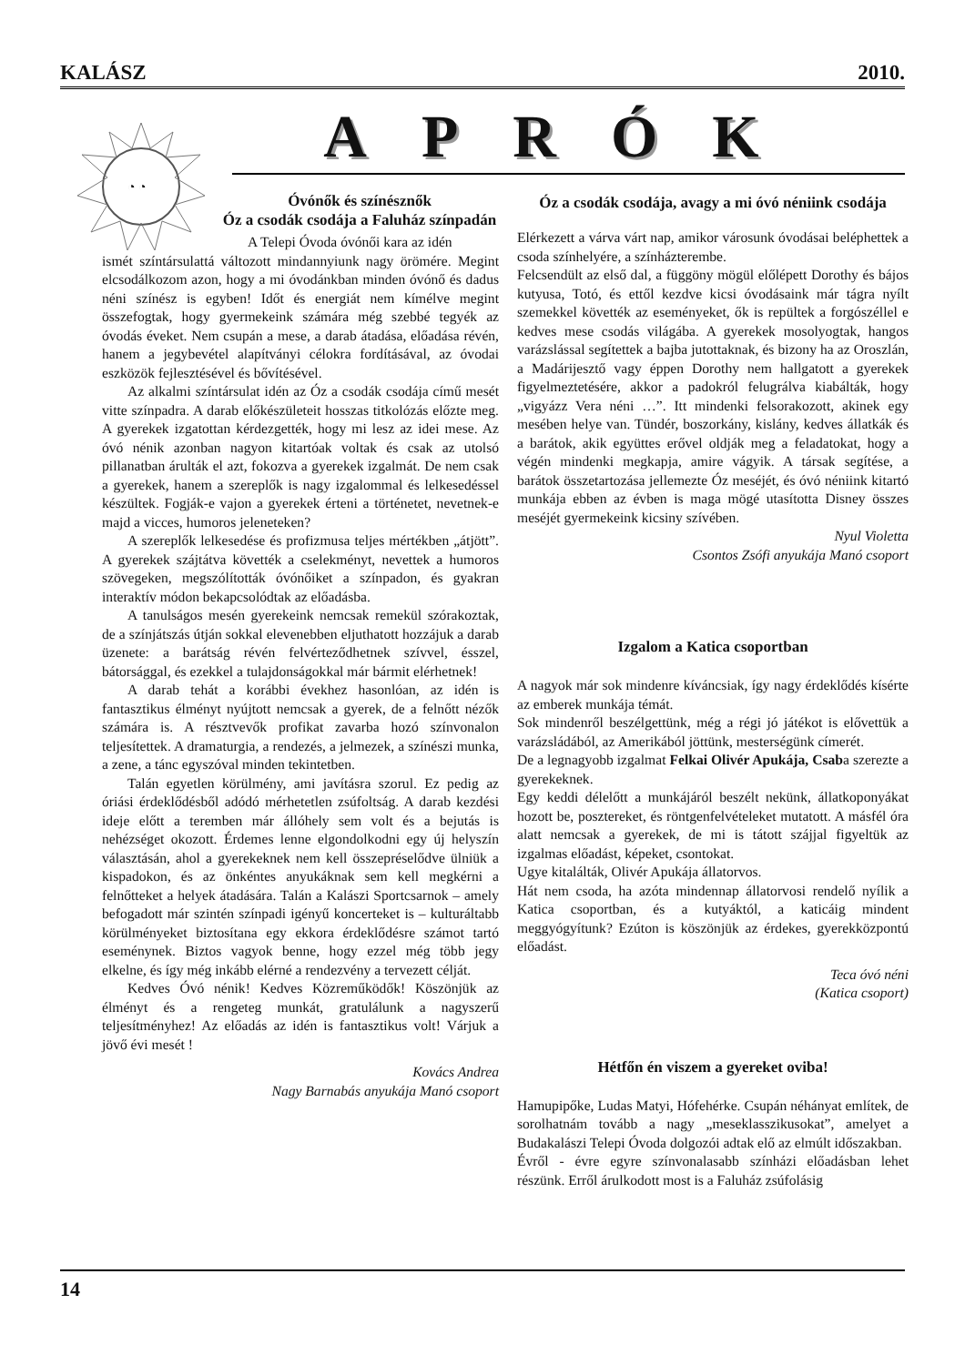KALÁSZ 2010.
◔ ◔
APRÓK
Óvónők és színésznők
Óz a csodák csodája a Faluház színpadán
A Telepi Óvoda óvónői kara az idén
ismét színtársulattá változott mindannyiunk nagy örömére. Megint elcsodálkozom azon, hogy a mi óvodánkban minden óvónő és dadus néni színész is egyben! Időt és energiát nem kímélve megint összefogtak, hogy gyermekeink számára még szebbé tegyék az óvodás éveket. Nem csupán a mese, a darab átadása, előadása révén, hanem a jegybevétel alapítványi célokra fordításával, az óvodai eszközök fejlesztésével és bővítésével.
Az alkalmi színtársulat idén az Óz a csodák csodája című mesét vitte színpadra. A darab előkészületeit hosszas titkolózás előzte meg. A gyerekek izgatottan kérdezgették, hogy mi lesz az idei mese. Az óvó nénik azonban nagyon kitartóak voltak és csak az utolsó pillanatban árulták el azt, fokozva a gyerekek izgalmát. De nem csak a gyerekek, hanem a szereplők is nagy izgalommal és lelkesedéssel készültek. Fogják-e vajon a gyerekek érteni a történetet, nevetnek-e majd a vicces, humoros jeleneteken?
A szereplők lelkesedése és profizmusa teljes mértékben „átjött”. A gyerekek szájtátva követték a cselekményt, nevettek a humoros szövegeken, megszólították óvónőiket a színpadon, és gyakran interaktív módon bekapcsolódtak az előadásba.
A tanulságos mesén gyerekeink nemcsak remekül szórakoztak, de a színjátszás útján sokkal elevenebben eljuthatott hozzájuk a darab üzenete: a barátság révén felvérteződhetnek szívvel, ésszel, bátorsággal, és ezekkel a tulajdonságokkal már bármit elérhetnek!
A darab tehát a korábbi évekhez hasonlóan, az idén is fantasztikus élményt nyújtott nemcsak a gyerek, de a felnőtt nézők számára is. A résztvevők profikat zavarba hozó színvonalon teljesítettek. A dramaturgia, a rendezés, a jelmezek, a színészi munka, a zene, a tánc egyszóval minden tekintetben.
Talán egyetlen körülmény, ami javításra szorul. Ez pedig az óriási érdeklődésből adódó mérhetetlen zsúfoltság. A darab kezdési ideje előtt a teremben már állóhely sem volt és a bejutás is nehézséget okozott. Érdemes lenne elgondolkodni egy új helyszín választásán, ahol a gyerekeknek nem kell összepréselődve ülniük a kispadokon, és az önkéntes anyukáknak sem kell megkérni a felnőtteket a helyek átadására. Talán a Kalászi Sportcsarnok – amely befogadott már szintén színpadi igényű koncerteket is – kulturáltabb körülményeket biztosítana egy ekkora érdeklődésre számot tartó eseménynek. Biztos vagyok benne, hogy ezzel még több jegy elkelne, és így még inkább elérné a rendezvény a tervezett célját.
Kedves Óvó nénik! Kedves Közreműködők! Köszönjük az élményt és a rengeteg munkát, gratulálunk a nagyszerű teljesítményhez! Az előadás az idén is fantasztikus volt! Várjuk a jövő évi mesét !
Kovács Andrea
Nagy Barnabás anyukája Manó csoport
Óz a csodák csodája, avagy a mi óvó néniink csodája
Elérkezett a várva várt nap, amikor városunk óvodásai beléphettek a csoda színhelyére, a színházterembe.
Felcsendült az első dal, a függöny mögül előlépett Dorothy és bájos kutyusa, Totó, és ettől kezdve kicsi óvodásaink már tágra nyílt szemekkel követték az eseményeket, ők is repültek a forgószéllel e kedves mese csodás világába. A gyerekek mosolyogtak, hangos varázslással segítettek a bajba jutottaknak, és bizony ha az Oroszlán, a Madárijesztő vagy éppen Dorothy nem hallgatott a gyerekek figyelmeztetésére, akkor a padokról felugrálva kiabálták, hogy „vigyázz Vera néni …”. Itt mindenki felsorakozott, akinek egy mesében helye van. Tündér, boszorkány, kislány, kedves állatkák és a barátok, akik együttes erővel oldják meg a feladatokat, hogy a végén mindenki megkapja, amire vágyik. A társak segítése, a barátok összetartozása jellemezte Óz meséjét, és óvó néniink kitartó munkája ebben az évben is maga mögé utasította Disney összes meséjét gyermekeink kicsiny szívében.
Nyul Violetta
Csontos Zsófi anyukája Manó csoport
Izgalom a Katica csoportban
A nagyok már sok mindenre kíváncsiak, így nagy érdeklődés kísérte az emberek munkája témát.
Sok mindenről beszélgettünk, még a régi jó játékot is elővettük a varázsládából, az Amerikából jöttünk, mesterségünk címerét.
De a legnagyobb izgalmat Felkai Olivér Apukája, Csaba szerezte a gyerekeknek.
Egy keddi délelőtt a munkájáról beszélt nekünk, állatkoponyákat hozott be, posztereket, és röntgenfelvételeket mutatott. A másfél óra alatt nemcsak a gyerekek, de mi is tátott szájjal figyeltük az izgalmas előadást, képeket, csontokat.
Ugye kitalálták, Olivér Apukája állatorvos.
Hát nem csoda, ha azóta mindennap állatorvosi rendelő nyílik a Katica csoportban, és a kutyáktól, a katicáig mindent meggyógyítunk? Ezúton is köszönjük az érdekes, gyerekközpontú előadást.
Teca óvó néni
(Katica csoport)
Hétfőn én viszem a gyereket oviba!
Hamupipőke, Ludas Matyi, Hófehérke. Csupán néhányat említek, de sorolhatnám tovább a nagy „meseklasszikusokat”, amelyet a Budakalászi Telepi Óvoda dolgozói adtak elő az elmúlt időszakban.
Évről - évre egyre színvonalasabb színházi előadásban lehet részünk. Erről árulkodott most is a Faluház zsúfolásig
14